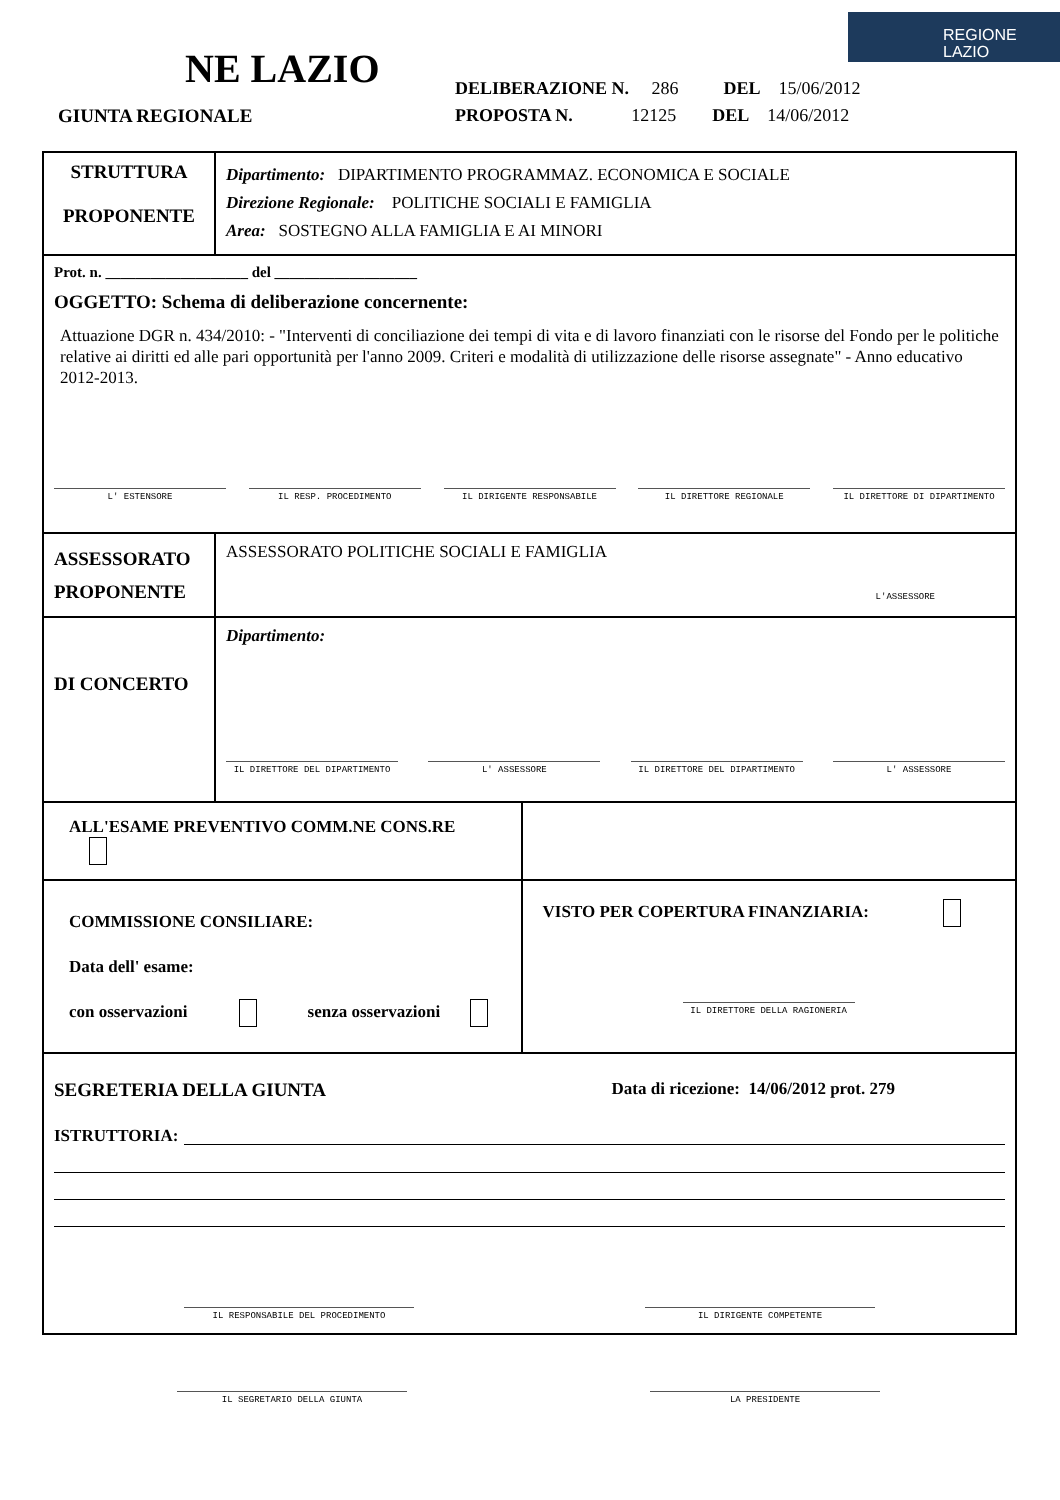NE LAZIO
GIUNTA REGIONALE
DELIBERAZIONE N. 286 DEL 15/06/2012
PROPOSTA N. 12125 DEL 14/06/2012
REGIONE
LAZIO
| STRUTTURA PROPONENTE | Dipartimento: DIPARTIMENTO PROGRAMMAZ. ECONOMICA E SOCIALE Direzione Regionale: POLITICHE SOCIALI E FAMIGLIA Area: SOSTEGNO ALLA FAMIGLIA E AI MINORI | |
| Prot. n. ___________________ del ___________________ OGGETTO: Schema di deliberazione concernente: Attuazione DGR n. 434/2010: - "Interventi di conciliazione dei tempi di vita e di lavoro finanziati con le risorse del Fondo per le politiche relative ai diritti ed alle pari opportunità per l'anno 2009. Criteri e modalità di utilizzazione delle risorse assegnate" - Anno educativo 2012-2013. L' ESTENSORE IL RESP. PROCEDIMENTO IL DIRIGENTE RESPONSABILE IL DIRETTORE REGIONALE IL DIRETTORE DI DIPARTIMENTO | | |
| ASSESSORATO PROPONENTE | ASSESSORATO POLITICHE SOCIALI E FAMIGLIA L'ASSESSORE | |
| DI CONCERTO | Dipartimento: IL DIRETTORE DEL DIPARTIMENTO L' ASSESSORE IL DIRETTORE DEL DIPARTIMENTO L' ASSESSORE | |
| ALL'ESAME PREVENTIVO COMM.NE CONS.RE | | |
| COMMISSIONE CONSILIARE: Data dell' esame: con osservazioni senza osservazioni | | VISTO PER COPERTURA FINANZIARIA: IL DIRETTORE DELLA RAGIONERIA |
| SEGRETERIA DELLA GIUNTA Data di ricezione: 14/06/2012 prot. 279 ISTRUTTORIA: IL RESPONSABILE DEL PROCEDIMENTO IL DIRIGENTE COMPETENTE | | |
IL SEGRETARIO DELLA GIUNTA LA PRESIDENTE